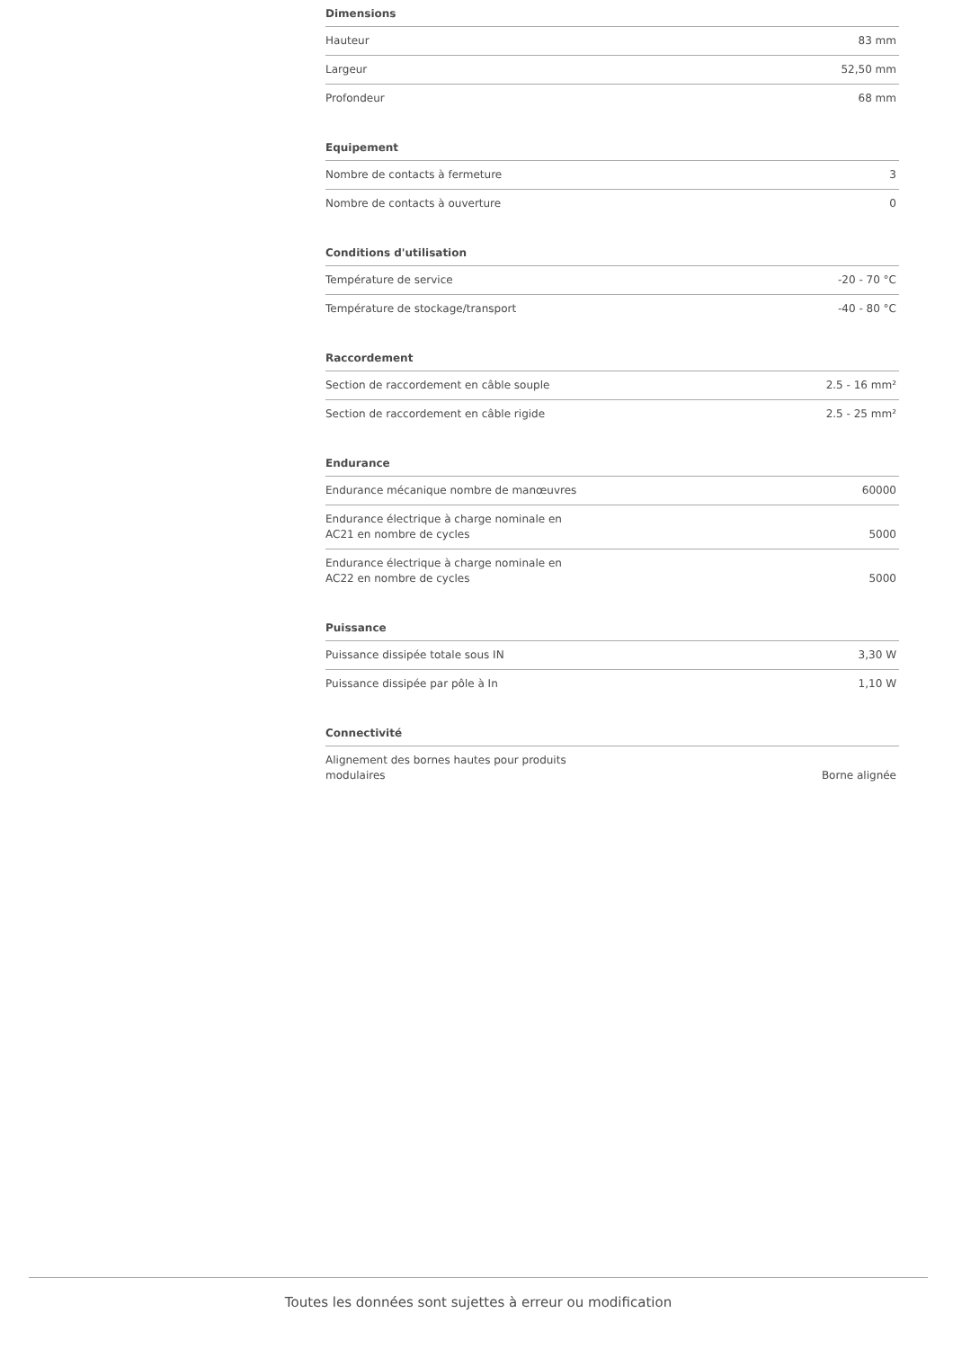Dimensions
| Hauteur | 83 mm |
| Largeur | 52,50 mm |
| Profondeur | 68 mm |
Equipement
| Nombre de contacts à fermeture | 3 |
| Nombre de contacts à ouverture | 0 |
Conditions d'utilisation
| Température de service | -20 - 70 °C |
| Température de stockage/transport | -40 - 80 °C |
Raccordement
| Section de raccordement en câble souple | 2.5 - 16 mm² |
| Section de raccordement en câble rigide | 2.5 - 25 mm² |
Endurance
| Endurance mécanique nombre de manœuvres | 60000 |
| Endurance électrique à charge nominale en AC21 en nombre de cycles | 5000 |
| Endurance électrique à charge nominale en AC22 en nombre de cycles | 5000 |
Puissance
| Puissance dissipée totale sous IN | 3,30 W |
| Puissance dissipée par pôle à In | 1,10 W |
Connectivité
| Alignement des bornes hautes pour produits modulaires | Borne alignée |
Toutes les données sont sujettes à erreur ou modification